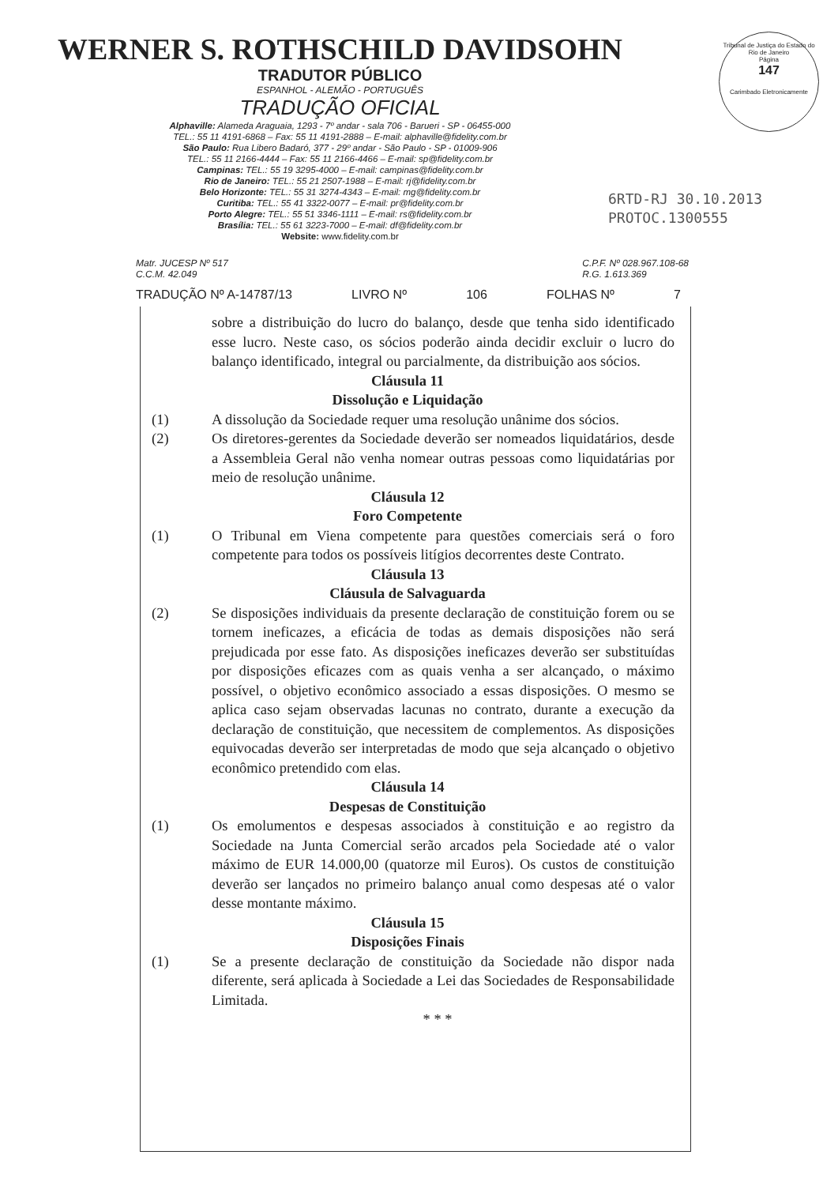WERNER S. ROTHSCHILD DAVIDSOHN
TRADUTOR PÚBLICO
ESPANHOL - ALEMÃO - PORTUGUÊS
TRADUÇÃO OFICIAL
Alphaville: Alameda Araguaia, 1293 - 7º andar - sala 706 - Barueri - SP - 06455-000
TEL.: 55 11 4191-6868 – Fax: 55 11 4191-2888 – E-mail: alphaville@fidelity.com.br
São Paulo: Rua Libero Badaró, 377 - 29º andar - São Paulo - SP - 01009-906
TEL.: 55 11 2166-4444 – Fax: 55 11 2166-4466 – E-mail: sp@fidelity.com.br
Campinas: TEL.: 55 19 3295-4000 – E-mail: campinas@fidelity.com.br
Rio de Janeiro: TEL.: 55 21 2507-1988 – E-mail: rj@fidelity.com.br
Belo Horizonte: TEL.: 55 31 3274-4343 – E-mail: mg@fidelity.com.br
Curitiba: TEL.: 55 41 3322-0077 – E-mail: pr@fidelity.com.br
Porto Alegre: TEL.: 55 51 3346-1111 – E-mail: rs@fidelity.com.br
Brasília: TEL.: 55 61 3223-7000 – E-mail: df@fidelity.com.br
Website: www.fidelity.com.br
Tribunal de Justiça do Estado do Rio de Janeiro
Página
147
Carimbado Eletronicamente
6RTD-RJ 30.10.2013
PROTOC.1300555
Matr. JUCESP Nº 517
C.C.M. 42.049
C.P.F. Nº 028.967.108-68
R.G. 1.613.369
TRADUÇÃO Nº A-14787/13 LIVRO Nº 106 FOLHAS Nº 7
sobre a distribuição do lucro do balanço, desde que tenha sido identificado esse lucro. Neste caso, os sócios poderão ainda decidir excluir o lucro do balanço identificado, integral ou parcialmente, da distribuição aos sócios.
Cláusula 11
Dissolução e Liquidação
(1) A dissolução da Sociedade requer uma resolução unânime dos sócios.
(2) Os diretores-gerentes da Sociedade deverão ser nomeados liquidatários, desde a Assembleia Geral não venha nomear outras pessoas como liquidatárias por meio de resolução unânime.
Cláusula 12
Foro Competente
(1) O Tribunal em Viena competente para questões comerciais será o foro competente para todos os possíveis litígios decorrentes deste Contrato.
Cláusula 13
Cláusula de Salvaguarda
(2) Se disposições individuais da presente declaração de constituição forem ou se tornem ineficazes, a eficácia de todas as demais disposições não será prejudicada por esse fato. As disposições ineficazes deverão ser substituídas por disposições eficazes com as quais venha a ser alcançado, o máximo possível, o objetivo econômico associado a essas disposições. O mesmo se aplica caso sejam observadas lacunas no contrato, durante a execução da declaração de constituição, que necessitem de complementos. As disposições equivocadas deverão ser interpretadas de modo que seja alcançado o objetivo econômico pretendido com elas.
Cláusula 14
Despesas de Constituição
(1) Os emolumentos e despesas associados à constituição e ao registro da Sociedade na Junta Comercial serão arcados pela Sociedade até o valor máximo de EUR 14.000,00 (quatorze mil Euros). Os custos de constituição deverão ser lançados no primeiro balanço anual como despesas até o valor desse montante máximo.
Cláusula 15
Disposições Finais
(1) Se a presente declaração de constituição da Sociedade não dispor nada diferente, será aplicada à Sociedade a Lei das Sociedades de Responsabilidade Limitada.
* * *